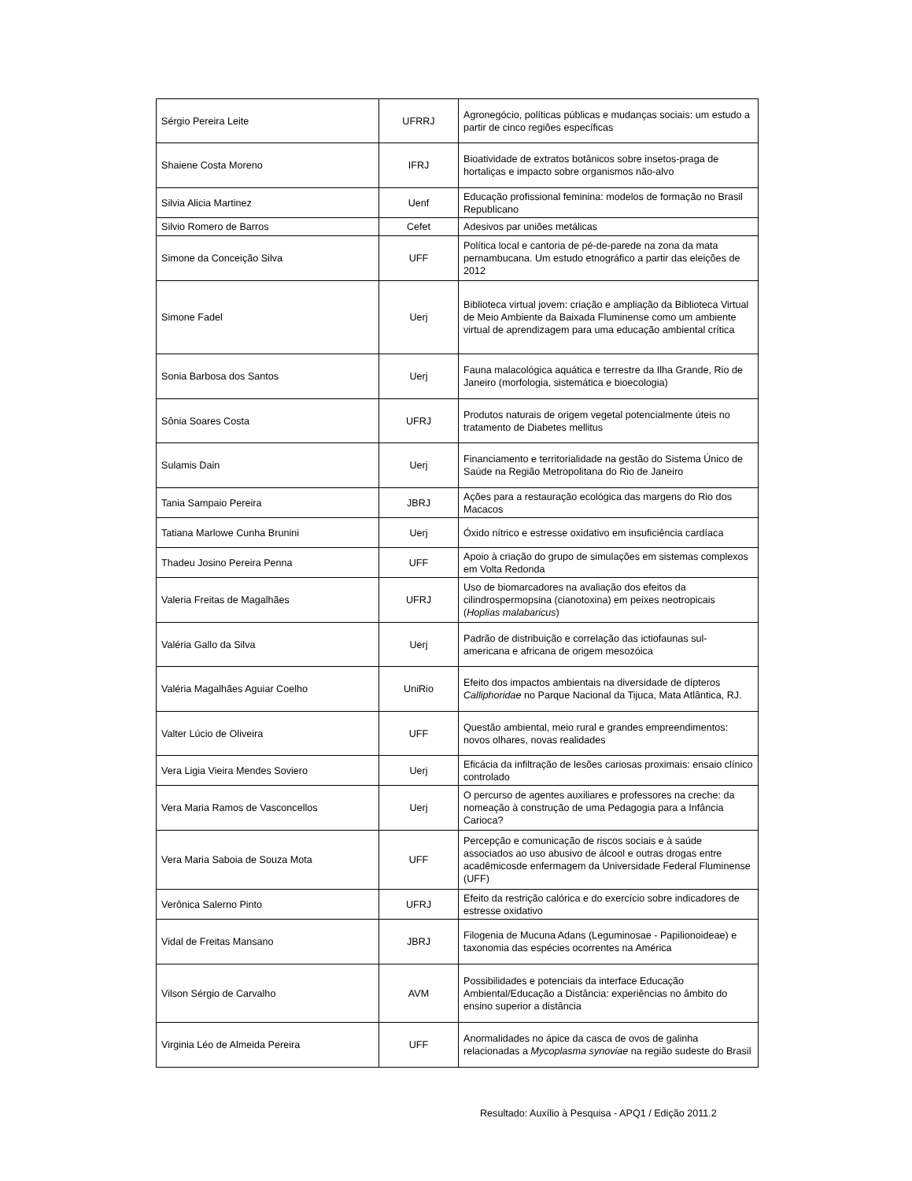| Sérgio Pereira Leite | UFRRJ | Agronegócio, políticas públicas e mudanças sociais: um estudo a partir de cinco regiões específicas |
| Shaiene Costa Moreno | IFRJ | Bioatividade de extratos botânicos sobre insetos-praga de hortaliças e impacto sobre organismos não-alvo |
| Silvia Alicia Martinez | Uenf | Educação profissional feminina: modelos de formação no Brasil Republicano |
| Silvio Romero de Barros | Cefet | Adesivos par uniões metálicas |
| Simone da Conceição Silva | UFF | Política local e cantoria de pé-de-parede na zona da mata pernambucana. Um estudo etnográfico a partir das eleições de 2012 |
| Simone Fadel | Uerj | Biblioteca virtual jovem: criação e ampliação da Biblioteca Virtual de Meio Ambiente da Baixada Fluminense como um ambiente virtual de aprendizagem para uma educação ambiental crítica |
| Sonia Barbosa dos Santos | Uerj | Fauna malacológica aquática e terrestre da Ilha Grande, Rio de Janeiro (morfologia, sistemática e bioecologia) |
| Sônia Soares Costa | UFRJ | Produtos naturais de origem vegetal potencialmente úteis no tratamento de Diabetes mellitus |
| Sulamis Dain | Uerj | Financiamento e territorialidade na gestão do Sistema Único de Saúde na Região Metropolitana do Rio de Janeiro |
| Tania Sampaio Pereira | JBRJ | Ações para a restauração ecológica das margens do Rio dos Macacos |
| Tatiana Marlowe Cunha Brunini | Uerj | Óxido nítrico e estresse oxidativo em insuficiência cardíaca |
| Thadeu Josino Pereira Penna | UFF | Apoio à criação do grupo de simulações em sistemas complexos em Volta Redonda |
| Valeria Freitas de Magalhães | UFRJ | Uso de biomarcadores na avaliação dos efeitos da cilindrospermopsina (cianotoxina) em peixes neotropicais ( Hoplias malabaricus ) |
| Valéria Gallo da Silva | Uerj | Padrão de distribuição e correlação das ictiofaunas sul-americana e africana de origem mesozóica |
| Valéria Magalhães Aguiar Coelho | UniRio | Efeito dos impactos ambientais na diversidade de dípteros Calliphoridae no Parque Nacional da Tijuca, Mata Atlântica, RJ. |
| Valter Lúcio de Oliveira | UFF | Questão ambiental, meio rural e grandes empreendimentos: novos olhares, novas realidades |
| Vera Ligia Vieira Mendes Soviero | Uerj | Eficácia da infiltração de lesões cariosas proximais: ensaio clínico controlado |
| Vera Maria Ramos de Vasconcellos | Uerj | O percurso de agentes auxiliares e professores na creche: da nomeação à construção de uma Pedagogia para a Infância Carioca? |
| Vera Maria Saboia de Souza Mota | UFF | Percepção e comunicação de riscos sociais e à saúde associados ao uso abusivo de álcool e outras drogas entre acadêmicosde enfermagem da Universidade Federal Fluminense (UFF) |
| Verônica Salerno Pinto | UFRJ | Efeito da restrição calórica e do exercício sobre indicadores de estresse oxidativo |
| Vidal de Freitas Mansano | JBRJ | Filogenia de Mucuna Adans (Leguminosae - Papilionoideae) e taxonomia das espécies ocorrentes na América |
| Vilson Sérgio de Carvalho | AVM | Possibilidades e potenciais da interface Educação Ambiental/Educação a Distância: experiências no âmbito do ensino superior a distância |
| Virginia Léo de Almeida Pereira | UFF | Anormalidades no ápice da casca de ovos de galinha relacionadas a Mycoplasma synoviae na região sudeste do Brasil |
Resultado: Auxílio à Pesquisa - APQ1 / Edição 2011.2